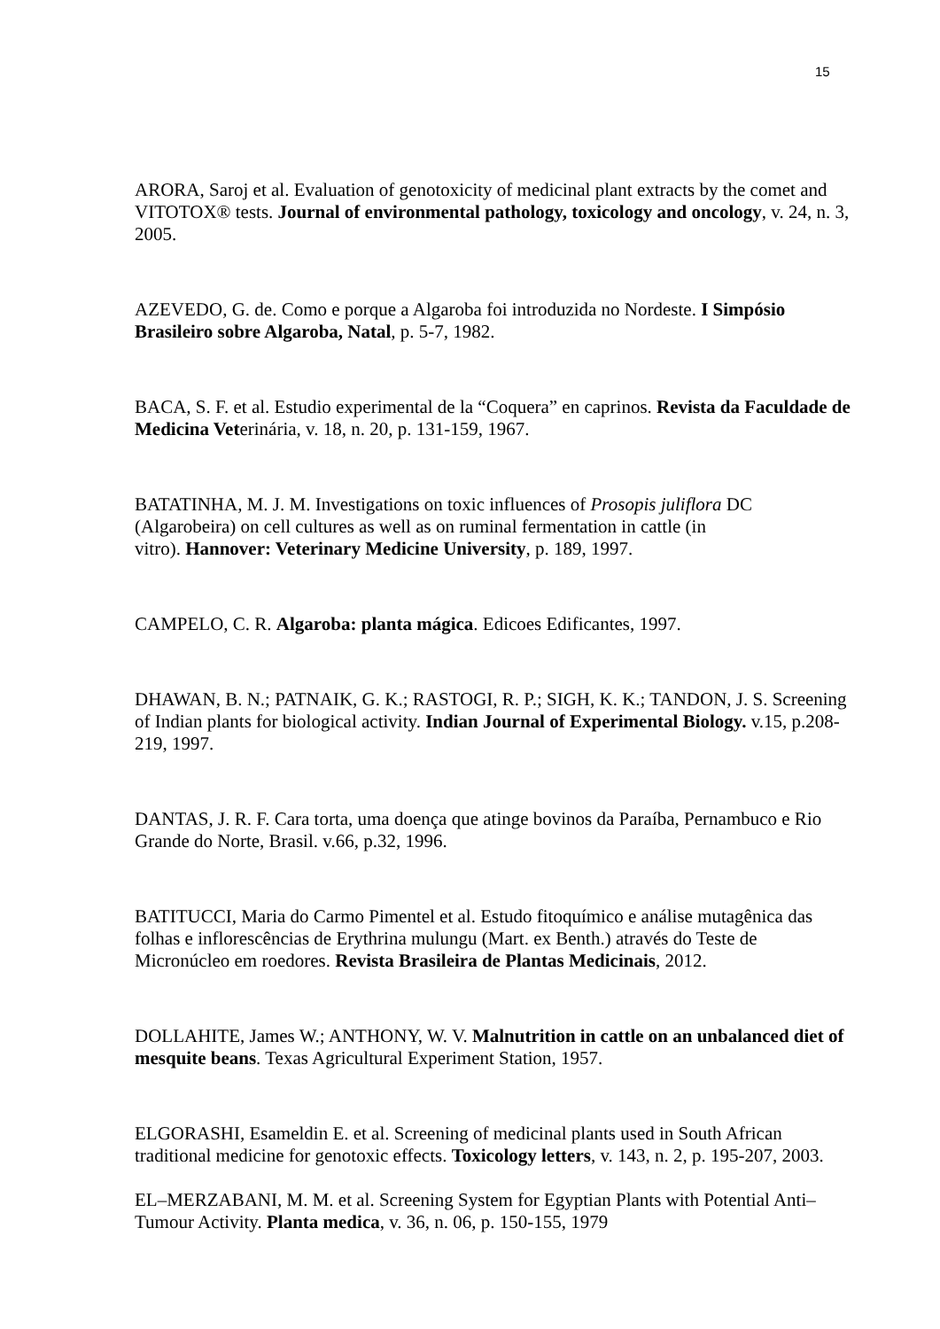15
ARORA, Saroj et al. Evaluation of genotoxicity of medicinal plant extracts by the comet and VITOTOX® tests. Journal of environmental pathology, toxicology and oncology, v. 24, n. 3, 2005.
AZEVEDO, G. de. Como e porque a Algaroba foi introduzida no Nordeste. I Simpósio Brasileiro sobre Algaroba, Natal, p. 5-7, 1982.
BACA, S. F. et al. Estudio experimental de la “Coquera” en caprinos. Revista da Faculdade de Medicina Veterinária, v. 18, n. 20, p. 131-159, 1967.
BATATINHA, M. J. M. Investigations on toxic influences of Prosopis juliflora DC (Algarobeira) on cell cultures as well as on ruminal fermentation in cattle (in
vitro). Hannover: Veterinary Medicine University, p. 189, 1997.
CAMPELO, C. R. Algaroba: planta mágica. Edicoes Edificantes, 1997.
DHAWAN, B. N.; PATNAIK, G. K.; RASTOGI, R. P.; SIGH, K. K.; TANDON, J. S. Screening of Indian plants for biological activity. Indian Journal of Experimental Biology. v.15, p.208-219, 1997.
DANTAS, J. R. F. Cara torta, uma doença que atinge bovinos da Paraíba, Pernambuco e Rio Grande do Norte, Brasil. v.66, p.32, 1996.
BATITUCCI, Maria do Carmo Pimentel et al. Estudo fitoquímico e análise mutagênica das folhas e inflorescências de Erythrina mulungu (Mart. ex Benth.) através do Teste de Micronúcleo em roedores. Revista Brasileira de Plantas Medicinais, 2012.
DOLLAHITE, James W.; ANTHONY, W. V. Malnutrition in cattle on an unbalanced diet of mesquite beans. Texas Agricultural Experiment Station, 1957.
ELGORASHI, Esameldin E. et al. Screening of medicinal plants used in South African traditional medicine for genotoxic effects. Toxicology letters, v. 143, n. 2, p. 195-207, 2003.
EL–MERZABANI, M. M. et al. Screening System for Egyptian Plants with Potential Anti–Tumour Activity. Planta medica, v. 36, n. 06, p. 150-155, 1979